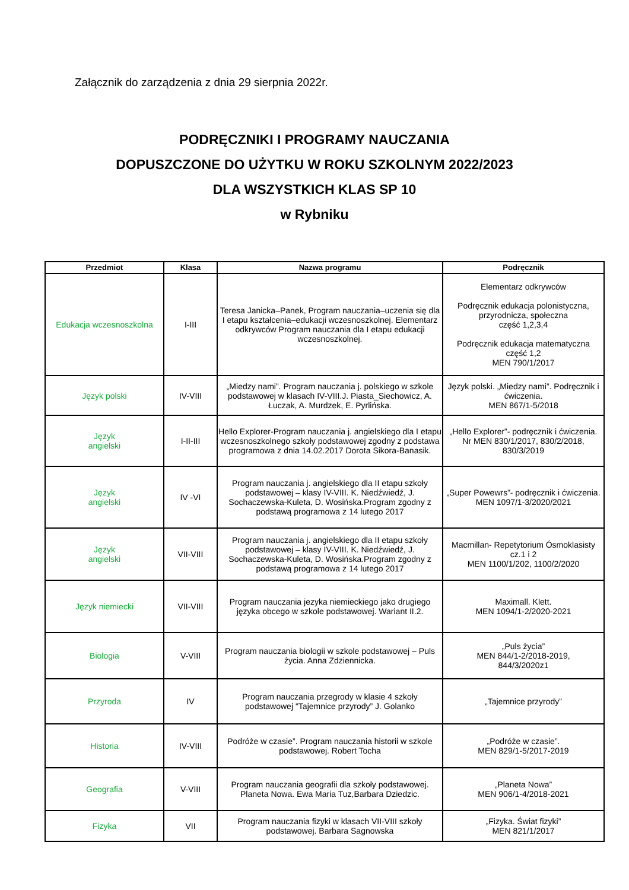Załącznik do zarządzenia z dnia 29 sierpnia 2022r.
PODRĘCZNIKI I PROGRAMY NAUCZANIA
DOPUSZCZONE DO UŻYTKU W ROKU SZKOLNYM 2022/2023
DLA WSZYSTKICH KLAS SP 10
w Rybniku
| Przedmiot | Klasa | Nazwa programu | Podręcznik |
| --- | --- | --- | --- |
| Edukacja wczesnoszkolna | I-III | Teresa Janicka–Panek, Program nauczania–uczenia się dla I etapu kształcenia–edukacji wczesnoszkolnej. Elementarz odkrywców Program nauczania dla I etapu edukacji wczesnoszkolnej. | Elementarz odkrywców Podręcznik edukacja polonistyczna, przyrodnicza, społeczna część 1,2,3,4 Podręcznik edukacja matematyczna część 1,2 MEN 790/1/2017 |
| Język polski | IV-VIII | „Miedzy nami”. Program nauczania j. polskiego w szkole podstawowej w klasach IV-VIII.J. Piasta_Siechowicz, A. Łuczak, A. Murdzek, E. Pyrlińska. | Język polski. „Miedzy nami”. Podręcznik i ćwiczenia. MEN 867/1-5/2018 |
| Język angielski | I-II-III | Hello Explorer-Program nauczania j. angielskiego dla I etapu wczesnoszkolnego szkoły podstawowej zgodny z podstawa programowa z dnia 14.02.2017 Dorota Sikora-Banasik. | „Hello Explorer”- podręcznik i ćwiczenia. Nr MEN 830/1/2017, 830/2/2018, 830/3/2019 |
| Język angielski | IV -VI | Program nauczania j. angielskiego dla II etapu szkoły podstawowej – klasy IV-VIII. K. Niedźwiedź, J. Sochaczewska-Kuleta, D. Wosińska.Program zgodny z podstawą programowa z 14 lutego 2017 | „Super Powewrs”- podręcznik i ćwiczenia. MEN 1097/1-3/2020/2021 |
| Język angielski | VII-VIII | Program nauczania j. angielskiego dla II etapu szkoły podstawowej – klasy IV-VIII. K. Niedźwiedź, J. Sochaczewska-Kuleta, D. Wosińska.Program zgodny z podstawą programowa z 14 lutego 2017 | Macmillan- Repetytorium Ósmoklasisty cz.1 i 2 MEN 1100/1/202, 1100/2/2020 |
| Język niemiecki | VII-VIII | Program nauczania jezyka niemieckiego jako drugiego języka obcego w szkole podstawowej. Wariant II.2. | Maximall. Klett. MEN 1094/1-2/2020-2021 |
| Biologia | V-VIII | Program nauczania biologii w szkole podstawowej – Puls życia. Anna Zdziennicka. | „Puls życia” MEN 844/1-2/2018-2019, 844/3/2020z1 |
| Przyroda | IV | Program nauczania przegrody w klasie 4 szkoły podstawowej "Tajemnice przyrody” J. Golanko | „Tajemnice przyrody” |
| Historia | IV-VIII | Podróże w czasie”. Program nauczania historii w szkole podstawowej. Robert Tocha | „Podróże w czasie”. MEN 829/1-5/2017-2019 |
| Geografia | V-VIII | Program nauczania geografii dla szkoły podstawowej. Planeta Nowa. Ewa Maria Tuz,Barbara Dziedzic. | „Planeta Nowa” MEN 906/1-4/2018-2021 |
| Fizyka | VII | Program nauczania fizyki w klasach VII-VIII szkoły podstawowej. Barbara Sagnowska | „Fizyka. Świat fizyki” MEN 821/1/2017 |